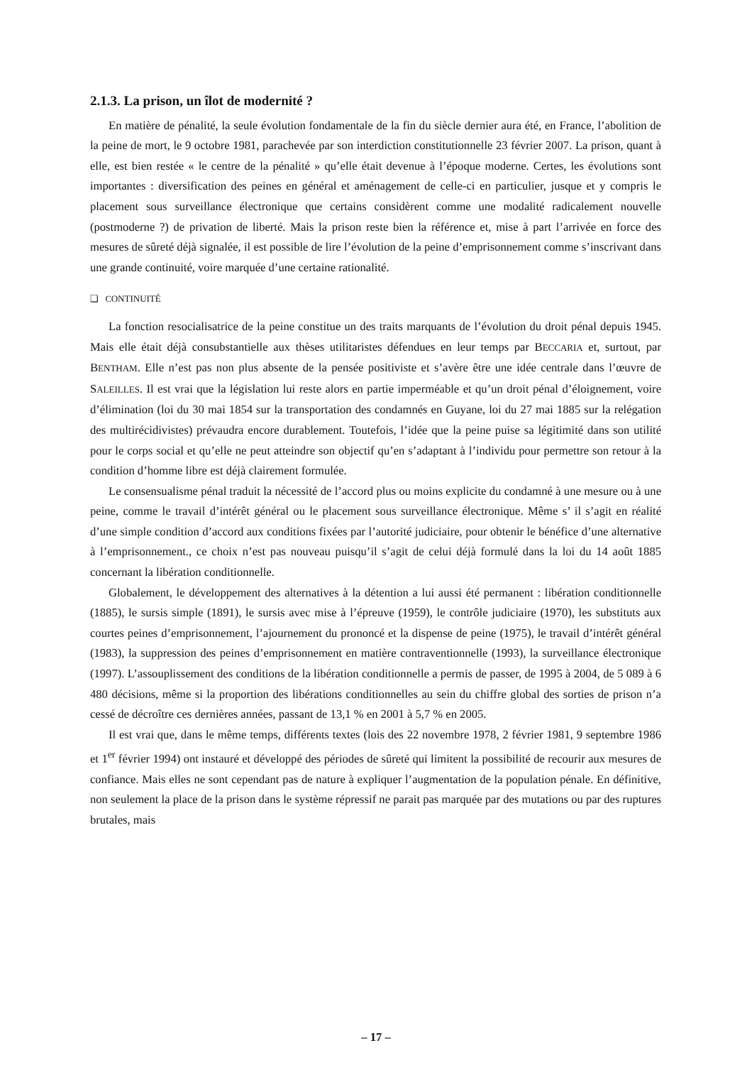2.1.3. La prison, un îlot de modernité ?
En matière de pénalité, la seule évolution fondamentale de la fin du siècle dernier aura été, en France, l’abolition de la peine de mort, le 9 octobre 1981, parachevée par son interdiction constitutionnelle 23 février 2007. La prison, quant à elle, est bien restée « le centre de la pénalité » qu’elle était devenue à l’époque moderne. Certes, les évolutions sont importantes : diversification des peines en général et aménagement de celle-ci en particulier, jusque et y compris le placement sous surveillance électronique que certains considèrent comme une modalité radicalement nouvelle (postmoderne ?) de privation de liberté. Mais la prison reste bien la référence et, mise à part l’arrivée en force des mesures de sûreté déjà signalée, il est possible de lire l’évolution de la peine d’emprisonnement comme s’inscrivant dans une grande continuité, voire marquée d’une certaine rationalité.
❑ CONTINUITÉ
La fonction resocialisatrice de la peine constitue un des traits marquants de l’évolution du droit pénal depuis 1945. Mais elle était déjà consubstantielle aux thèses utilitaristes défendues en leur temps par BECCARIA et, surtout, par BENTHAM. Elle n’est pas non plus absente de la pensée positiviste et s’avère être une idée centrale dans l’œuvre de SALEILLES. Il est vrai que la législation lui reste alors en partie imperméable et qu’un droit pénal d’éloignement, voire d’élimination (loi du 30 mai 1854 sur la transportation des condamnés en Guyane, loi du 27 mai 1885 sur la relégation des multirécidivistes) prévaudra encore durablement. Toutefois, l’idée que la peine puise sa légitimité dans son utilité pour le corps social et qu’elle ne peut atteindre son objectif qu’en s’adaptant à l’individu pour permettre son retour à la condition d’homme libre est déjà clairement formulée.
Le consensualisme pénal traduit la nécessité de l’accord plus ou moins explicite du condamné à une mesure ou à une peine, comme le travail d’intérêt général ou le placement sous surveillance électronique. Même s’ il s’agit en réalité d’une simple condition d’accord aux conditions fixées par l’autorité judiciaire, pour obtenir le bénéfice d’une alternative à l’emprisonnement., ce choix n’est pas nouveau puisqu’il s’agit de celui déjà formulé dans la loi du 14 août 1885 concernant la libération conditionnelle.
Globalement, le développement des alternatives à la détention a lui aussi été permanent : libération conditionnelle (1885), le sursis simple (1891), le sursis avec mise à l’épreuve (1959), le contrôle judiciaire (1970), les substituts aux courtes peines d’emprisonnement, l’ajournement du prononcé et la dispense de peine (1975), le travail d’intérêt général (1983), la suppression des peines d’emprisonnement en matière contraventionnelle (1993), la surveillance électronique (1997). L’assouplissement des conditions de la libération conditionnelle a permis de passer, de 1995 à 2004, de 5 089 à 6 480 décisions, même si la proportion des libérations conditionnelles au sein du chiffre global des sorties de prison n’a cessé de décroître ces dernières années, passant de 13,1 % en 2001 à 5,7 % en 2005.
Il est vrai que, dans le même temps, différents textes (lois des 22 novembre 1978, 2 février 1981, 9 septembre 1986 et 1<sup>er</sup> février 1994) ont instauré et développé des périodes de sûreté qui limitent la possibilité de recourir aux mesures de confiance. Mais elles ne sont cependant pas de nature à expliquer l’augmentation de la population pénale. En définitive, non seulement la place de la prison dans le système répressif ne parait pas marquée par des mutations ou par des ruptures brutales, mais
– 17 –